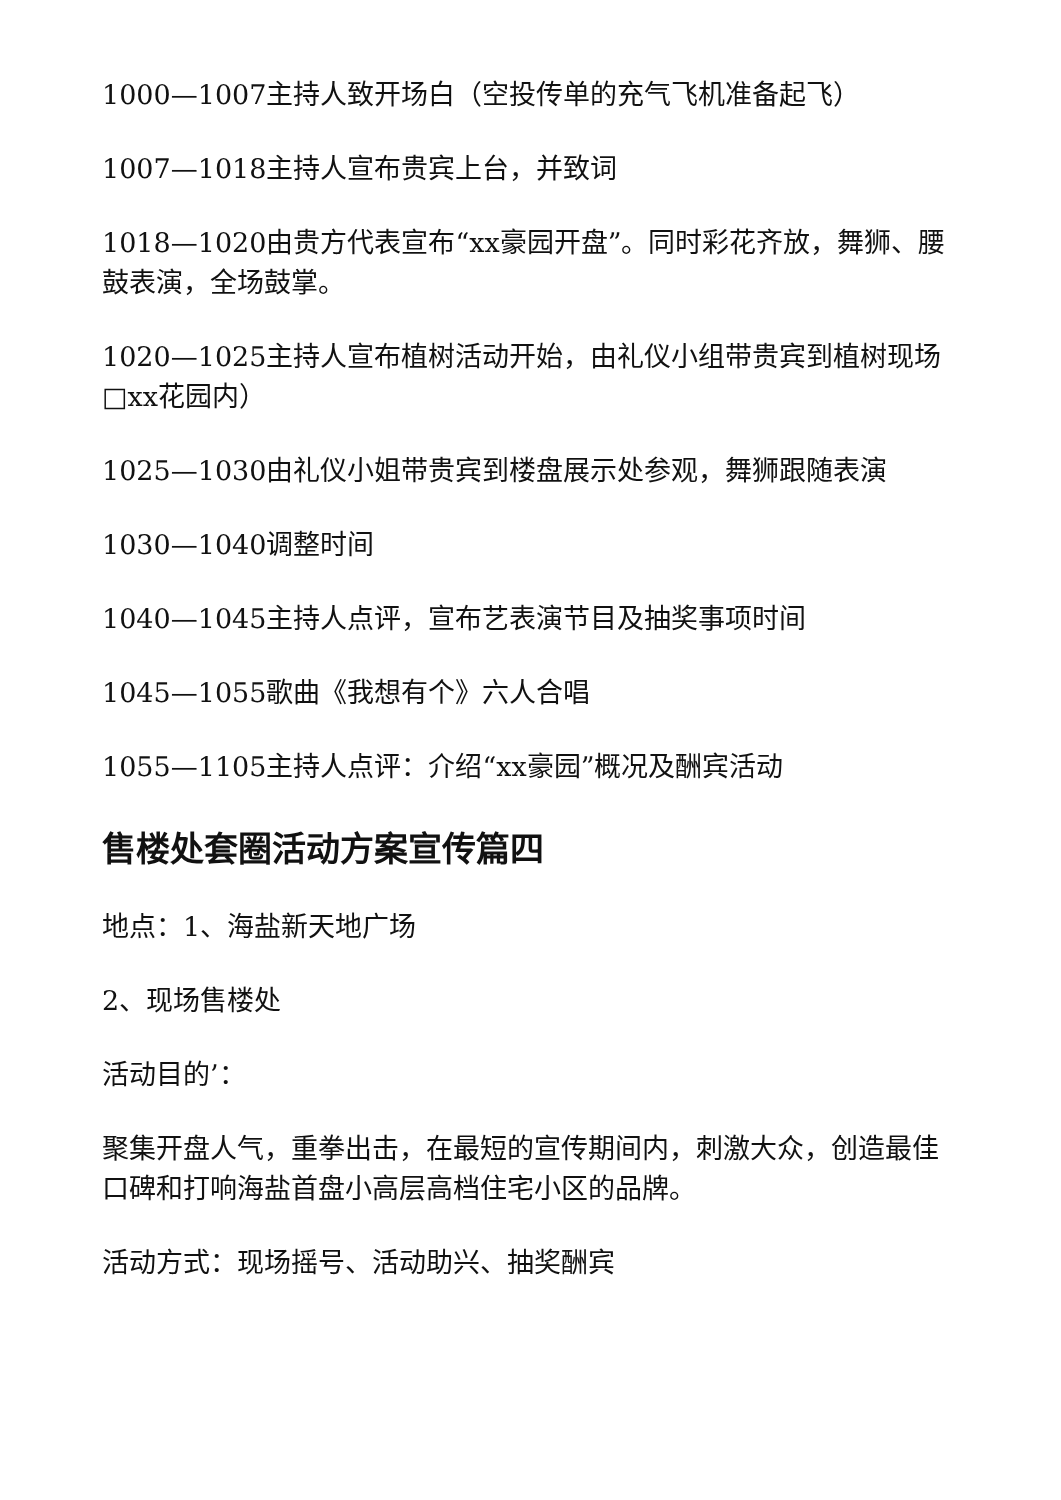1000—1007主持人致开场白（空投传单的充气飞机准备起飞）
1007—1018主持人宣布贵宾上台，并致词
1018—1020由贵方代表宣布“xx豪园开盘”。同时彩花齐放，舞狮、腰鼓表演，全场鼓掌。
1020—1025主持人宣布植树活动开始，由礼仪小组带贵宾到植树现场□xx花园内）
1025—1030由礼仪小姐带贵宾到楼盘展示处参观，舞狮跟随表演
1030—1040调整时间
1040—1045主持人点评，宣布艺表演节目及抽奖事项时间
1045—1055歌曲《我想有个》六人合唱
1055—1105主持人点评：介绍“xx豪园”概况及酬宾活动
售楼处套圈活动方案宣传篇四
地点：1、海盐新天地广场
2、现场售楼处
活动目的’：
聚集开盘人气，重拳出击，在最短的宣传期间内，刺激大众，创造最佳口碑和打响海盐首盘小高层高档住宅小区的品牌。
活动方式：现场摇号、活动助兴、抽奖酬宾